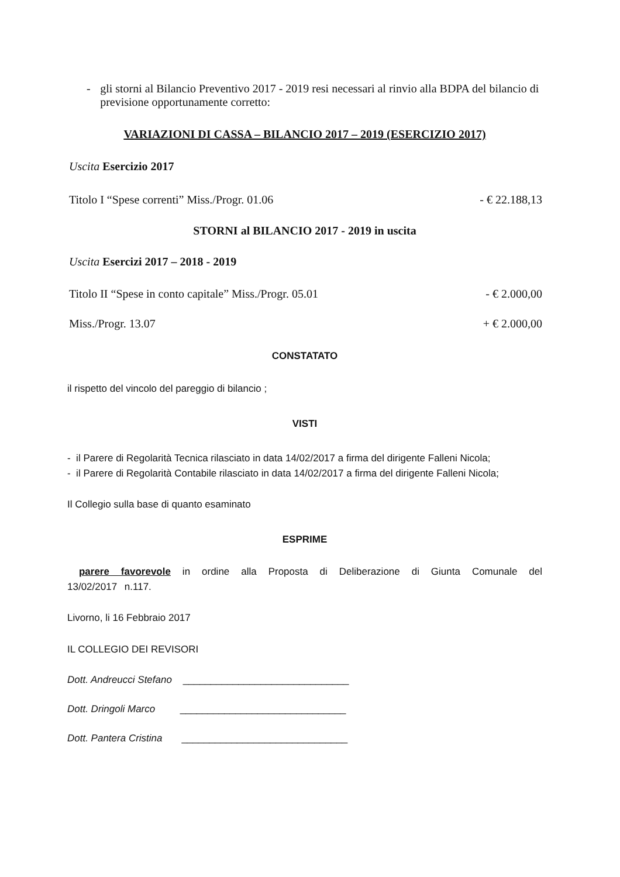- gli storni al Bilancio Preventivo 2017 - 2019 resi necessari al rinvio alla BDPA del bilancio di previsione opportunamente corretto:
VARIAZIONI DI CASSA – BILANCIO 2017 – 2019 (ESERCIZIO 2017)
Uscita Esercizio 2017
Titolo I “Spese correnti” Miss./Progr. 01.06 - € 22.188,13
STORNI al BILANCIO 2017 - 2019 in uscita
Uscita Esercizi 2017 – 2018 - 2019
Titolo II “Spese in conto capitale” Miss./Progr. 05.01 - € 2.000,00
Miss./Progr. 13.07 + € 2.000,00
CONSTATATO
il rispetto del vincolo del pareggio di bilancio ;
VISTI
- il Parere di Regolarità Tecnica rilasciato in data 14/02/2017 a firma del dirigente Falleni Nicola;
- il Parere di Regolarità Contabile rilasciato in data 14/02/2017 a firma del dirigente Falleni Nicola;
Il Collegio sulla base di quanto esaminato
ESPRIME
parere favorevole in ordine alla Proposta di Deliberazione di Giunta Comunale del 13/02/2017 n.117.
Livorno, li 16 Febbraio 2017
IL COLLEGIO DEI REVISORI
Dott. Andreucci Stefano ______________________________
Dott. Dringoli Marco ______________________________
Dott. Pantera Cristina ______________________________